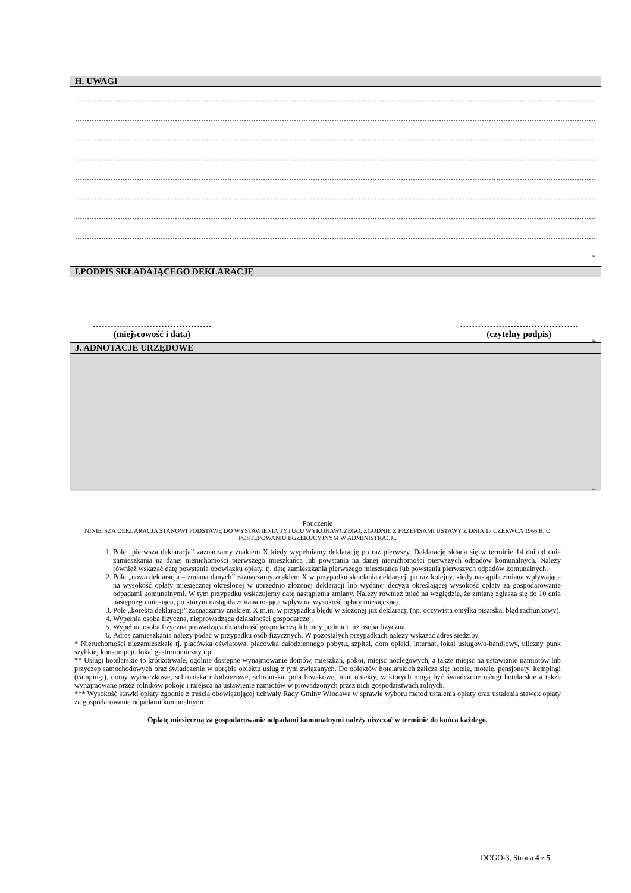| H. UWAGI |
| ………………………………………………………………………………………………………………………………………………………………………………………………… ………………………………………………………………………………………………………………………………………………………………………………………………… ………………………………………………………………………………………………………………………………………………………………………………………………… ………………………………………………………………………………………………………………………………………………………………………………………………… ………………………………………………………………………………………………………………………………………………………………………………………………… ………………………………………………………………………………………………………………………………………………………………………………………………… ………………………………………………………………………………………………………………………………………………………………………………………………… ………………………………………………………………………………………………………………………………………………………………………………………………… 55. |
| I.PODPIS SKŁADAJĄCEGO DEKLARACJĘ |
| …………………………………. (miejscowość i data) …………………………………. (czytelny podpis) 56. |
| J. ADNOTACJE URZĘDOWE |
| 57. |
Pouczenie
NINIEJSZA DEKLARACJA STANOWI PODSTAWĘ DO WYSTAWIENIA TYTUŁU WYKONAWCZEGO, ZGODNIE Z PRZEPISAMI USTAWY Z DNIA 17 CZERWCA 1966 R. O POSTĘPOWANIU EGZEKUCYJNYM W ADMINISTRACJI.
1. Pole „pierwsza deklaracja” zaznaczamy znakiem X kiedy wypełniamy deklarację po raz pierwszy. Deklarację składa się w terminie 14 dni od dnia zamieszkania na danej nieruchomości pierwszego mieszkańca lub powstania na danej nieruchomości pierwszych odpadów komunalnych. Należy również wskazać datę powstania obowiązku opłaty, tj. datę zamieszkania pierwszego mieszkańca lub powstania pierwszych odpadów komunalnych.
2. Pole „nowa deklaracja – zmiana danych” zaznaczamy znakiem X w przypadku składania deklaracji po raz kolejny, kiedy nastąpiła zmiana wpływająca na wysokość opłaty miesięcznej określonej w uprzednio złożonej deklaracji lub wydanej decyzji określającej wysokość opłaty za gospodarowanie odpadami komunalnymi. W tym przypadku wskazujemy datę nastąpienia zmiany. Należy również mieć na względzie, że zmianę zgłasza się do 10 dnia następnego miesiąca, po którym nastąpiła zmiana mająca wpływ na wysokość opłaty miesięcznej.
3. Pole „korekta deklaracji” zaznaczamy znakiem X m.in. w przypadku błędu w złożonej już deklaracji (np. oczywista omyłka pisarska, błąd rachunkowy).
4. Wypełnia osoba fizyczna, nieprowadząca działalności gospodarczej.
5. Wypełnia osoba fizyczna prowadząca działalność gospodarczą lub inny podmiot niż osoba fizyczna.
6. Adres zamieszkania należy podać w przypadku osób fizycznych. W pozostałych przypadkach należy wskazać adres siedziby.
* Nieruchomości niezamieszkałe tj. placówka oświatowa, placówka całodziennego pobytu, szpital, dom opieki, internat, lokal usługowo-handlowy, uliczny punk szybkiej konsumpcji, lokal gastronomiczny itp.
** Usługi hotelarskie to krótkotrwałe, ogólnie dostępne wynajmowanie domów, mieszkań, pokoi, miejsc noclegowych, a także miejsc na ustawianie namiotów lub przyczep samochodowych oraz świadczenie w obrębie obiektu usług z tym związanych. Do obiektów hotelarskich zalicza się: hotele, motele, pensjonaty, kempingi (campingi), domy wycieczkowe, schroniska młodzieżowe, schroniska, pola biwakowe, inne obiekty, w których mogą być świadczone usługi hotelarskie a także wynajmowane przez rolników pokoje i miejsca na ustawienie namiotów w prowadzonych przez nich gospodarstwach rolnych.
*** Wysokość stawki opłaty zgodnie z treścią obowiązującej uchwały Rady Gminy Włodawa w sprawie wyboru metod ustalenia opłaty oraz ustalenia stawek opłaty za gospodarowanie odpadami komunalnymi.
Opłatę miesięczną za gospodarowanie odpadami komunalnymi należy uiszczać w terminie do końca każdego.
DOGO-3, Strona 4 z 5